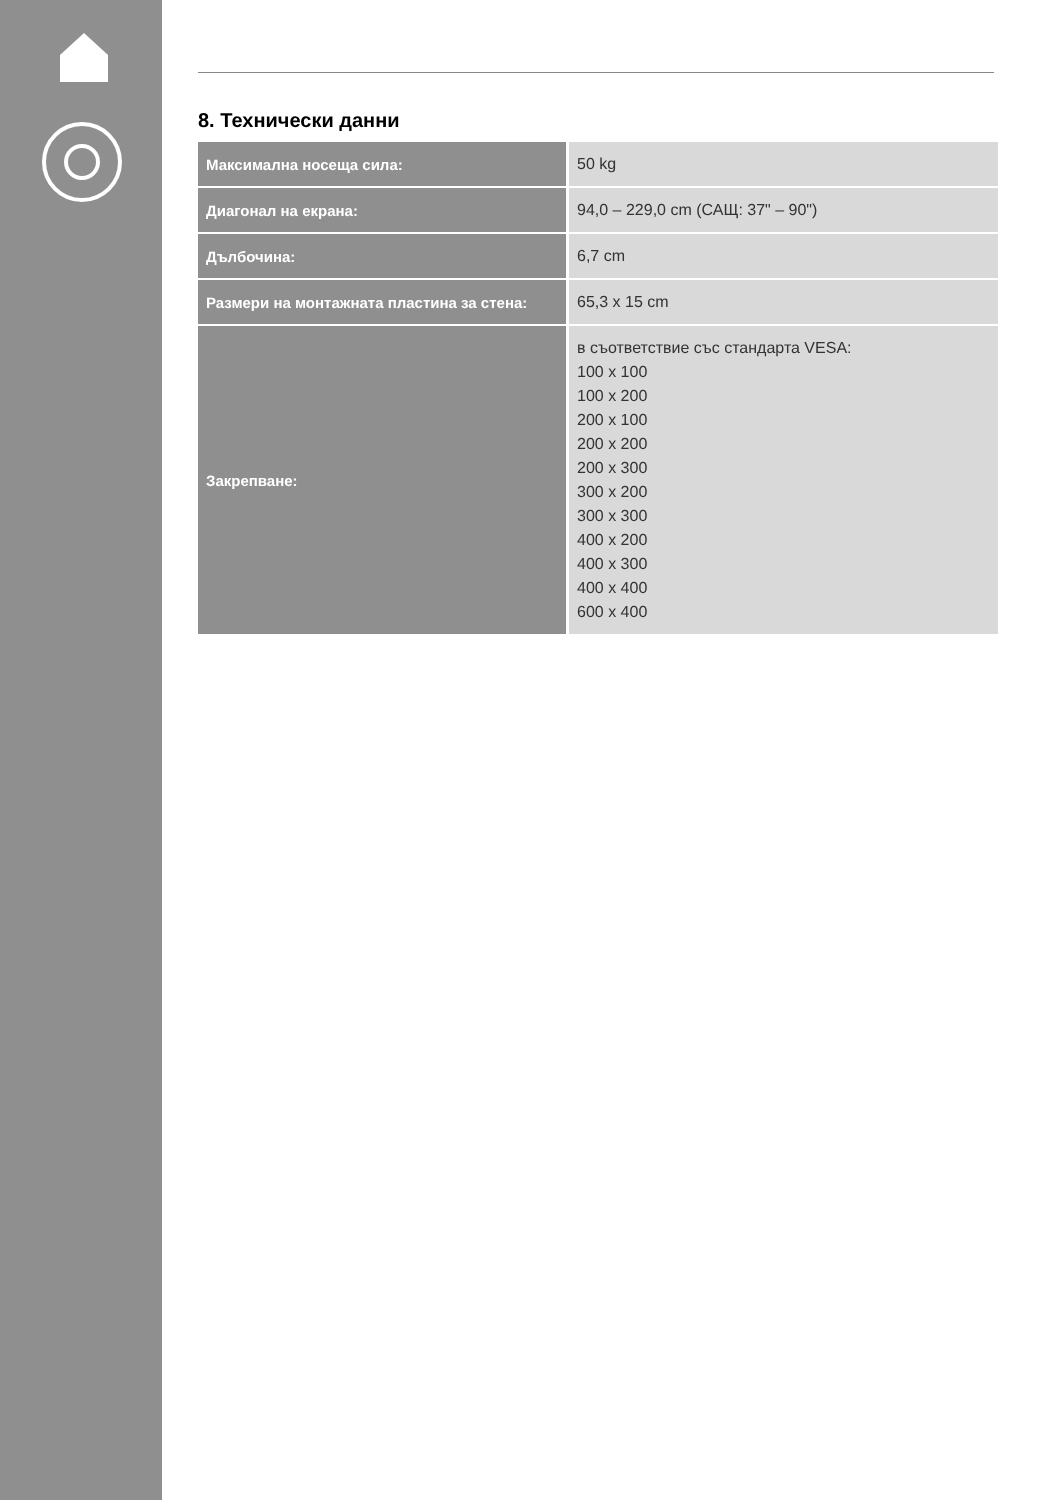8. Технически данни
| Максимална носеща сила: | 50 kg |
| Диагонал на екрана: | 94,0 – 229,0 cm (САЩ: 37" – 90") |
| Дълбочина: | 6,7 cm |
| Размери на монтажната пластина за стена: | 65,3 x 15 cm |
| Закрепване: | в съответствие със стандарта VESA: 100 x 100 100 x 200 200 x 100 200 x 200 200 x 300 300 x 200 300 x 300 400 x 200 400 x 300 400 x 400 600 x 400 |